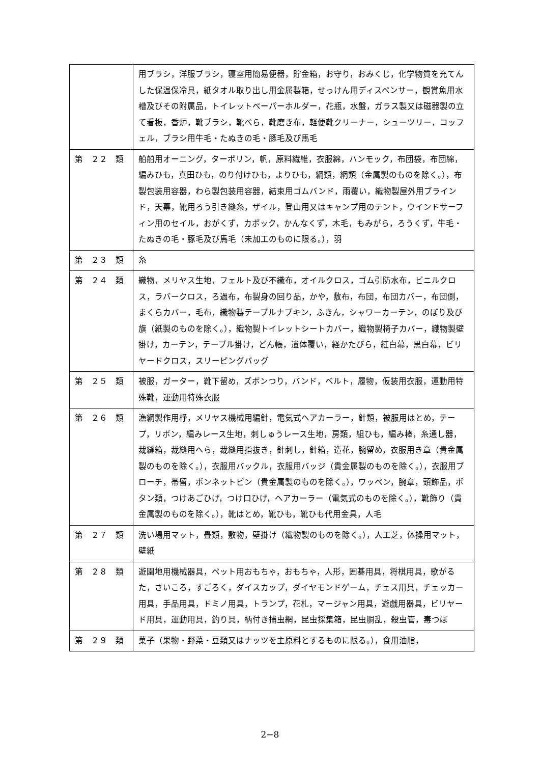| | 用ブラシ，洋服ブラシ，寝室用簡易便器，貯金箱，お守り，おみくじ，化学物質を充てんした保温保冷具，紙タオル取り出し用金属製箱，せっけん用ディスペンサー，観賞魚用水槽及びその附属品，トイレットペーパーホルダー，花瓶，水盤，ガラス製又は磁器製の立て看板，香炉，靴ブラシ，靴べら，靴磨き布，軽便靴クリーナー，シューツリー，コッフェル，ブラシ用牛毛・たぬきの毛・豚毛及び馬毛 |
| 第 ２２ 類 | 船舶用オーニング，ターポリン，帆，原料繊維，衣服綿，ハンモック，布団袋，布団綿，編みひも，真田ひも，のり付けひも，よりひも，綱類，網類（金属製のものを除く。），布製包装用容器，わら製包装用容器，結束用ゴムバンド，雨覆い，織物製屋外用ブラインド，天幕，靴用ろう引き縫糸，ザイル，登山用又はキャンプ用のテント，ウインドサーフィン用のセイル，おがくず，カポック，かんなくず，木毛，もみがら，ろうくず，牛毛・たぬきの毛・豚毛及び馬毛（未加工のものに限る。），羽 |
| 第 ２３ 類 | 糸 |
| 第 ２４ 類 | 織物，メリヤス生地，フェルト及び不織布，オイルクロス，ゴム引防水布，ビニルクロス，ラバークロス，ろ過布，布製身の回り品，かや，敷布，布団，布団カバー，布団側，まくらカバー，毛布，織物製テーブルナプキン，ふきん，シャワーカーテン，のぼり及び旗（紙製のものを除く。），織物製トイレットシートカバー，織物製椅子カバー，織物製壁掛け，カーテン，テーブル掛け，どん帳，遺体覆い，経かたびら，紅白幕，黒白幕，ビリヤードクロス，スリーピングバッグ |
| 第 ２５ 類 | 被服，ガーター，靴下留め，ズボンつり，バンド，ベルト，履物，仮装用衣服，運動用特殊靴，運動用特殊衣服 |
| 第 ２６ 類 | 漁網製作用杼，メリヤス機械用編針，電気式ヘアカーラー，針類，被服用はとめ，テープ，リボン，編みレース生地，刺しゅうレース生地，房類，組ひも，編み棒，糸通し器，裁縫箱，裁縫用へら，裁縫用指抜き，針刺し，針箱，造花，腕留め，衣服用き章（貴金属製のものを除く。），衣服用バックル，衣服用バッジ（貴金属製のものを除く。），衣服用ブローチ，帯留，ボンネットピン（貴金属製のものを除く。），ワッペン，腕章，頭飾品，ボタン類，つけあごひげ，つけ口ひげ，ヘアカーラー（電気式のものを除く。），靴飾り（貴金属製のものを除く。），靴はとめ，靴ひも，靴ひも代用金具，人毛 |
| 第 ２７ 類 | 洗い場用マット，畳類，敷物，壁掛け（織物製のものを除く。），人工芝，体操用マット，壁紙 |
| 第 ２８ 類 | 遊園地用機械器具，ペット用おもちゃ，おもちゃ，人形，囲碁用具，将棋用具，歌がるた，さいころ，すごろく，ダイスカップ，ダイヤモンドゲーム，チェス用具，チェッカー用具，手品用具，ドミノ用具，トランプ，花札，マージャン用具，遊戯用器具，ビリヤード用具，運動用具，釣り具，柄付き捕虫網，昆虫採集箱，昆虫胴乱，殺虫管，毒つぼ |
| 第 ２９ 類 | 菓子（果物・野菜・豆類又はナッツを主原料とするものに限る。），食用油脂， |
2−8